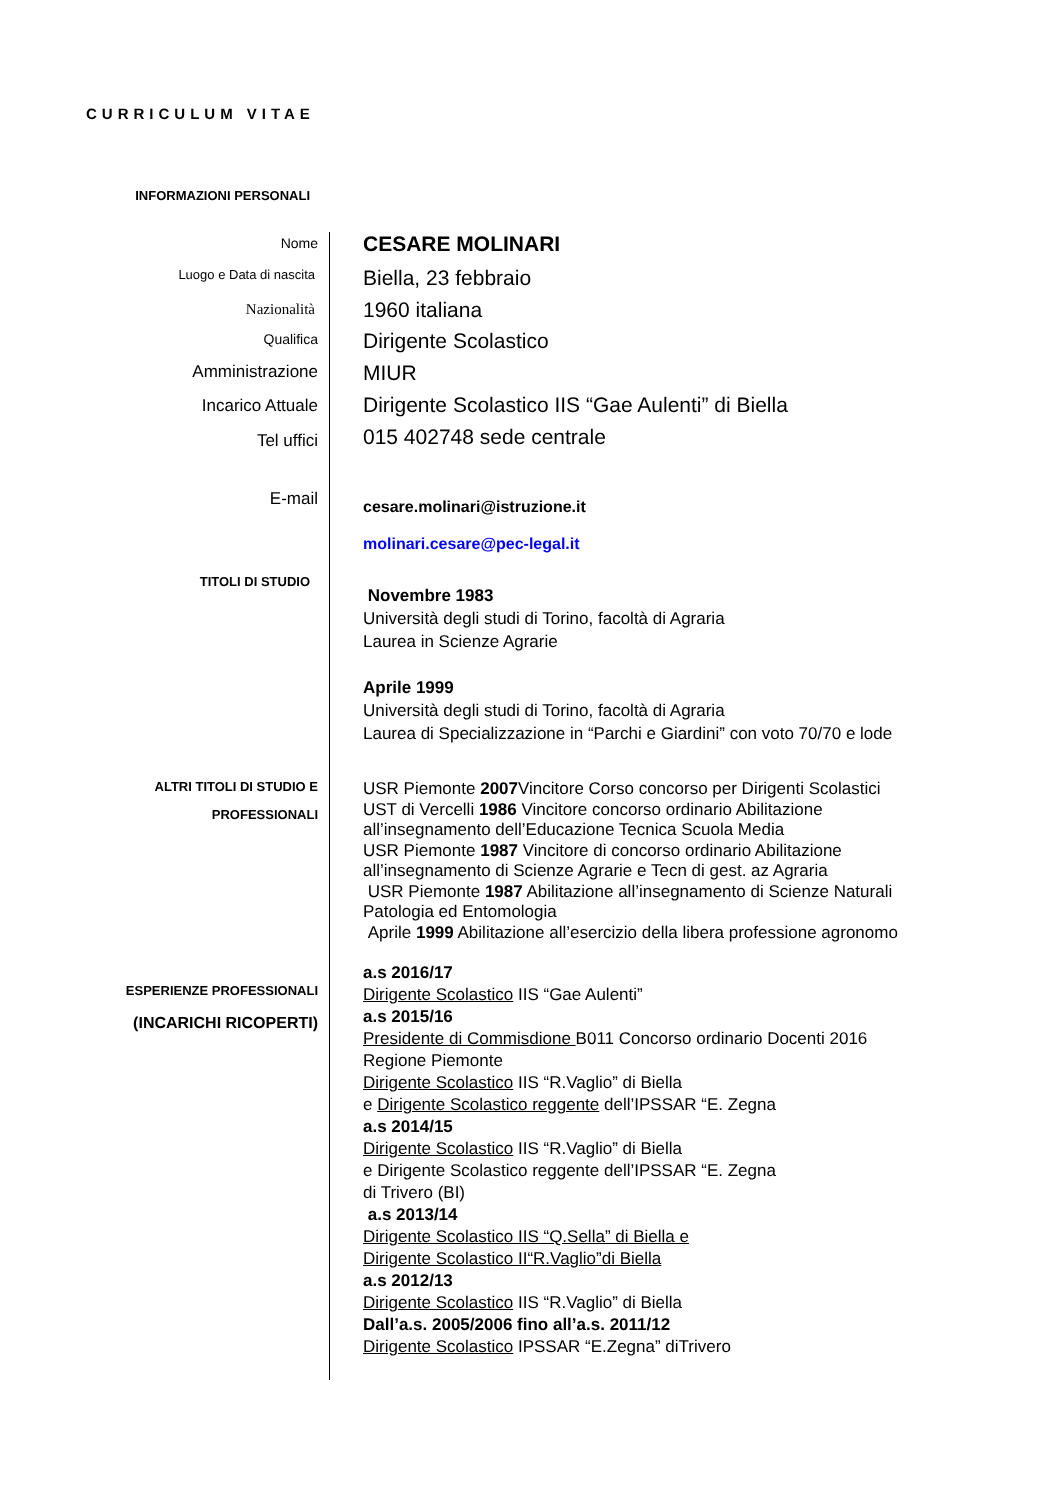CURRICULUM VITAE
INFORMAZIONI PERSONALI
Nome CESARE MOLINARI
Luogo e Data di nascita Biella, 23 febbraio
Nazionalità 1960 italiana
Qualifica Dirigente Scolastico
Amministrazione MIUR
Incarico Attuale
Dirigente Scolastico IIS “Gae Aulenti” di Biella
Tel uffici 015 402748 sede centrale
E-mail cesare.molinari@istruzione.it
molinari.cesare@pec-legal.it
TITOLI DI STUDIO
Novembre 1983
Università degli studi di Torino, facoltà di Agraria
Laurea in Scienze Agrarie
Aprile 1999
Università degli studi di Torino, facoltà di Agraria
Laurea di Specializzazione in “Parchi e Giardini” con voto 70/70 e lode
ALTRI TITOLI DI STUDIO E
PROFESSIONALI
USR Piemonte 2007 Vincitore Corso concorso per Dirigenti Scolastici
UST di Vercelli 1986 Vincitore concorso ordinario Abilitazione
all’insegnamento dell’Educazione Tecnica Scuola Media
USR Piemonte 1987 Vincitore di concorso ordinario Abilitazione
all’insegnamento di Scienze Agrarie e Tecn di gest. az Agraria
USR Piemonte 1987 Abilitazione all’insegnamento di Scienze Naturali
Patologia ed Entomologia
Aprile 1999 Abilitazione all’esercizio della libera professione agronomo
ESPERIENZE PROFESSIONALI
(INCARICHI RICOPERTI)
a.s 2016/17
Dirigente Scolastico IIS “Gae Aulenti”
a.s 2015/16
Presidente di Commisdione B011 Concorso ordinario Docenti 2016
Regione Piemonte
Dirigente Scolastico IIS “R.Vaglio” di Biella
e Dirigente Scolastico reggente dell’IPSSAR “E. Zegna
a.s 2014/15
Dirigente Scolastico IIS “R.Vaglio” di Biella
e Dirigente Scolastico reggente dell’IPSSAR “E. Zegna
di Trivero (BI)
a.s 2013/14
Dirigente Scolastico IIS “Q.Sella” di Biella e
Dirigente Scolastico II“R.Vaglio”di Biella
a.s 2012/13
Dirigente Scolastico IIS “R.Vaglio” di Biella
Dall’a.s. 2005/2006 fino all’a.s. 2011/12
Dirigente Scolastico IPSSAR “E.Zegna” diTrivero